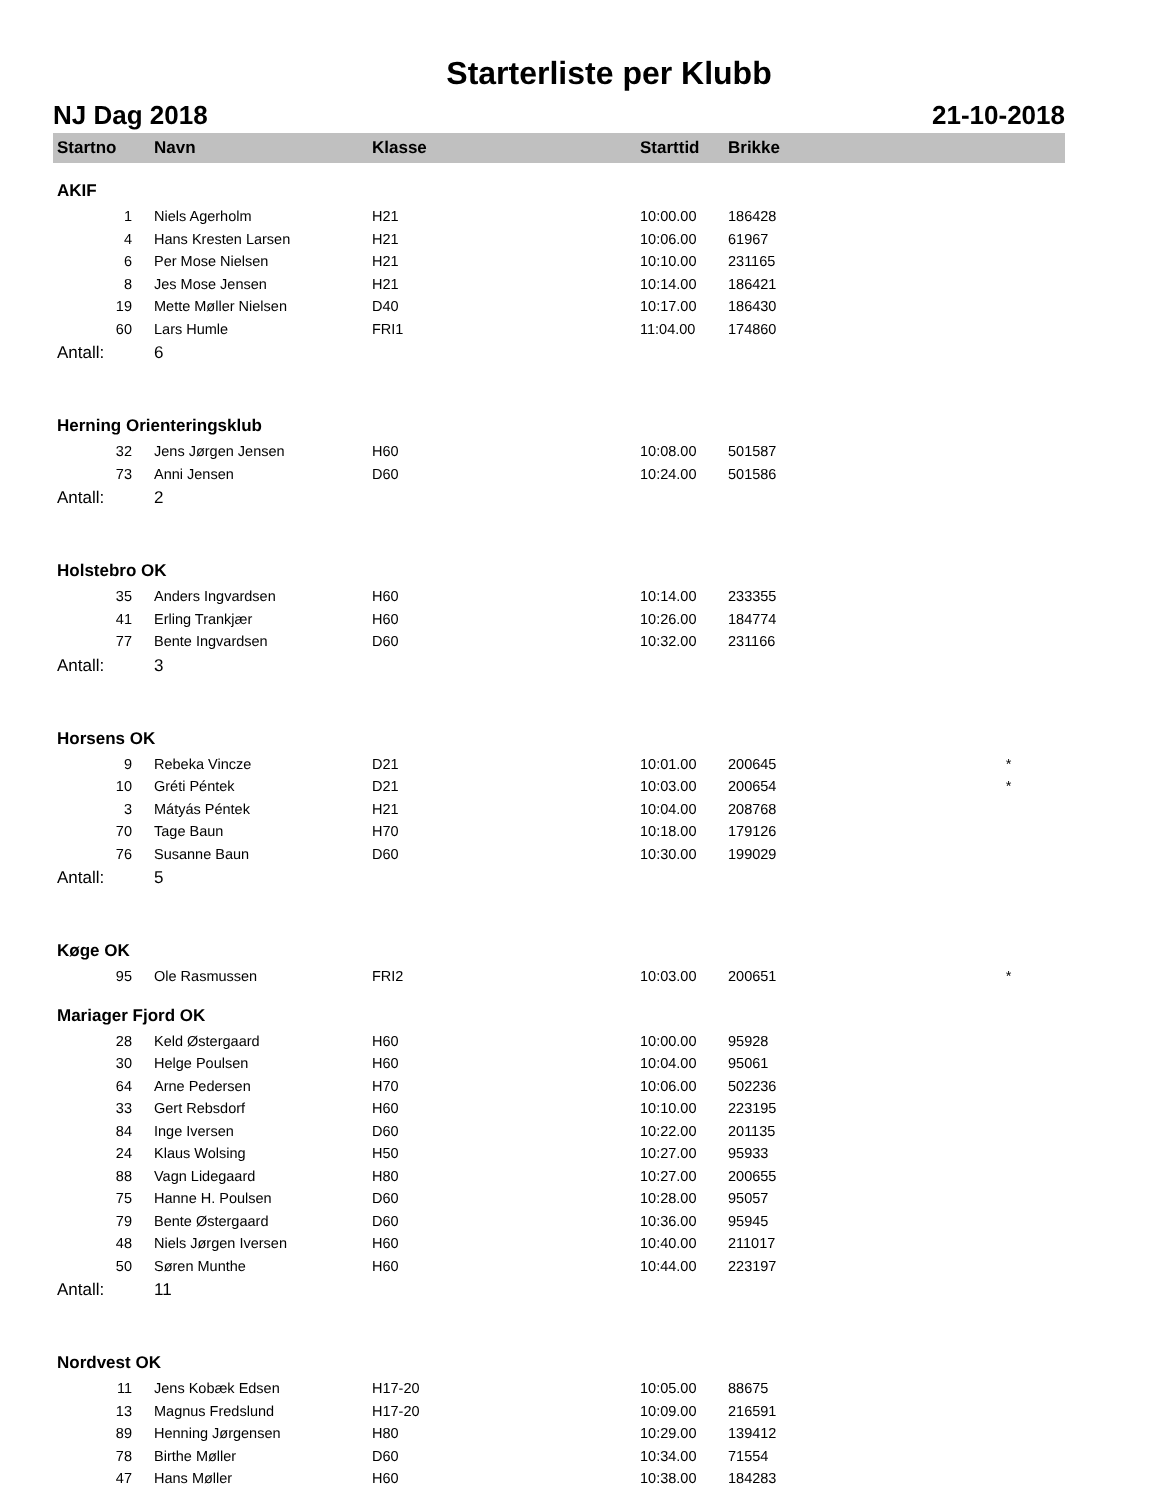Starterliste per Klubb
NJ Dag 2018 21-10-2018
| Startno | Navn | Klasse | Starttid | Brikke | |
| --- | --- | --- | --- | --- | --- |
| AKIF | | | | | |
| 1 | Niels Agerholm | H21 | 10:00.00 | 186428 | |
| 4 | Hans Kresten Larsen | H21 | 10:06.00 | 61967 | |
| 6 | Per Mose Nielsen | H21 | 10:10.00 | 231165 | |
| 8 | Jes Mose Jensen | H21 | 10:14.00 | 186421 | |
| 19 | Mette Møller Nielsen | D40 | 10:17.00 | 186430 | |
| 60 | Lars Humle | FRI1 | 11:04.00 | 174860 | |
| Antall: | 6 | | | | |
| Herning Orienteringsklub | | | | | |
| 32 | Jens Jørgen Jensen | H60 | 10:08.00 | 501587 | |
| 73 | Anni Jensen | D60 | 10:24.00 | 501586 | |
| Antall: | 2 | | | | |
| Holstebro OK | | | | | |
| 35 | Anders Ingvardsen | H60 | 10:14.00 | 233355 | |
| 41 | Erling Trankjær | H60 | 10:26.00 | 184774 | |
| 77 | Bente Ingvardsen | D60 | 10:32.00 | 231166 | |
| Antall: | 3 | | | | |
| Horsens OK | | | | | |
| 9 | Rebeka Vincze | D21 | 10:01.00 | 200645 | * |
| 10 | Gréti Péntek | D21 | 10:03.00 | 200654 | * |
| 3 | Mátyás Péntek | H21 | 10:04.00 | 208768 | |
| 70 | Tage Baun | H70 | 10:18.00 | 179126 | |
| 76 | Susanne Baun | D60 | 10:30.00 | 199029 | |
| Antall: | 5 | | | | |
| Køge OK | | | | | |
| 95 | Ole Rasmussen | FRI2 | 10:03.00 | 200651 | * |
| Mariager Fjord OK | | | | | |
| 28 | Keld Østergaard | H60 | 10:00.00 | 95928 | |
| 30 | Helge Poulsen | H60 | 10:04.00 | 95061 | |
| 64 | Arne Pedersen | H70 | 10:06.00 | 502236 | |
| 33 | Gert Rebsdorf | H60 | 10:10.00 | 223195 | |
| 84 | Inge Iversen | D60 | 10:22.00 | 201135 | |
| 24 | Klaus Wolsing | H50 | 10:27.00 | 95933 | |
| 88 | Vagn Lidegaard | H80 | 10:27.00 | 200655 | |
| 75 | Hanne H. Poulsen | D60 | 10:28.00 | 95057 | |
| 79 | Bente Østergaard | D60 | 10:36.00 | 95945 | |
| 48 | Niels Jørgen Iversen | H60 | 10:40.00 | 211017 | |
| 50 | Søren Munthe | H60 | 10:44.00 | 223197 | |
| Antall: | 11 | | | | |
| Nordvest OK | | | | | |
| 11 | Jens Kobæk Edsen | H17-20 | 10:05.00 | 88675 | |
| 13 | Magnus Fredslund | H17-20 | 10:09.00 | 216591 | |
| 89 | Henning Jørgensen | H80 | 10:29.00 | 139412 | |
| 78 | Birthe Møller | D60 | 10:34.00 | 71554 | |
| 47 | Hans Møller | H60 | 10:38.00 | 184283 | |